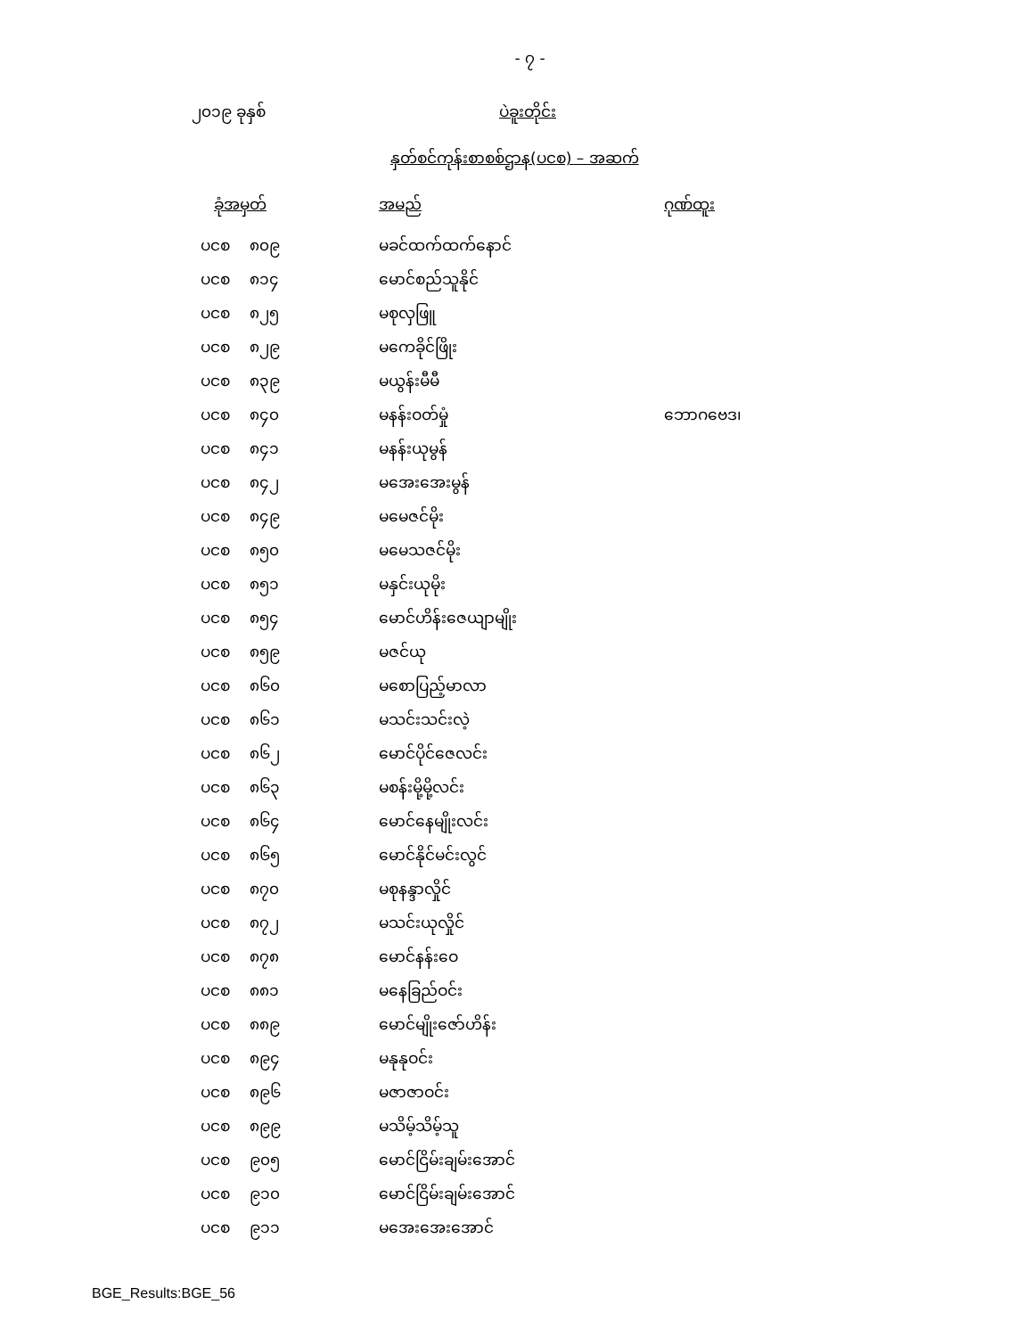- ၇ -
၂၀၁၉ ခုနှစ် ပဲခူးတိုင်း
နှတ်စင်ကုန်းစာစစ်ဌာန(ပငစ) – အဆက်
| ခုံအမှတ် | အမည် | ဂုဏ်ထူး |
| --- | --- | --- |
| ပငစ ၈၀၉ | မခင်ထက်ထက်နောင် | |
| ပငစ ၈၁၄ | မောင်စည်သူနိုင် | |
| ပငစ ၈၂၅ | မစုလှဖြူ | |
| ပငစ ၈၂၉ | မကေခိုင်ဖြိုး | |
| ပငစ ၈၃၉ | မယွန်းမီမီ | |
| ပငစ ၈၄၀ | မနန်းဝတ်မှုံ | ဘောဂဗေဒ၊ |
| ပငစ ၈၄၁ | မနန်းယုမွန် | |
| ပငစ ၈၄၂ | မအေးအေးမွန် | |
| ပငစ ၈၄၉ | မမေဇင်မိုး | |
| ပငစ ၈၅၀ | မမေသဇင်မိုး | |
| ပငစ ၈၅၁ | မနှင်းယုမိုး | |
| ပငစ ၈၅၄ | မောင်ဟိန်းဇေယျာမျိုး | |
| ပငစ ၈၅၉ | မဇင်ယု | |
| ပငစ ၈၆၀ | မစောပြည့်မာလာ | |
| ပငစ ၈၆၁ | မသင်းသင်းလဲ့ | |
| ပငစ ၈၆၂ | မောင်ပိုင်ဇေလင်း | |
| ပငစ ၈၆၃ | မစန်းမို့မို့လင်း | |
| ပငစ ၈၆၄ | မောင်နေမျိုးလင်း | |
| ပငစ ၈၆၅ | မောင်နိုင်မင်းလွင် | |
| ပငစ ၈၇၀ | မစုနန္ဒာလှိုင် | |
| ပငစ ၈၇၂ | မသင်းယုလှိုင် | |
| ပငစ ၈၇၈ | မောင်နန်းဝေ | |
| ပငစ ၈၈၁ | မနေခြည်ဝင်း | |
| ပငစ ၈၈၉ | မောင်မျိုးဇော်ဟိန်း | |
| ပငစ ၈၉၄ | မနုနုဝင်း | |
| ပငစ ၈၉၆ | မဇာဇာဝင်း | |
| ပငစ ၈၉၉ | မသိမ့်သိမ့်သူ | |
| ပငစ ၉၀၅ | မောင်ငြိမ်းချမ်းအောင် | |
| ပငစ ၉၁၀ | မောင်ငြိမ်းချမ်းအောင် | |
| ပငစ ၉၁၁ | မအေးအေးအောင် | |
BGE_Results:BGE_56